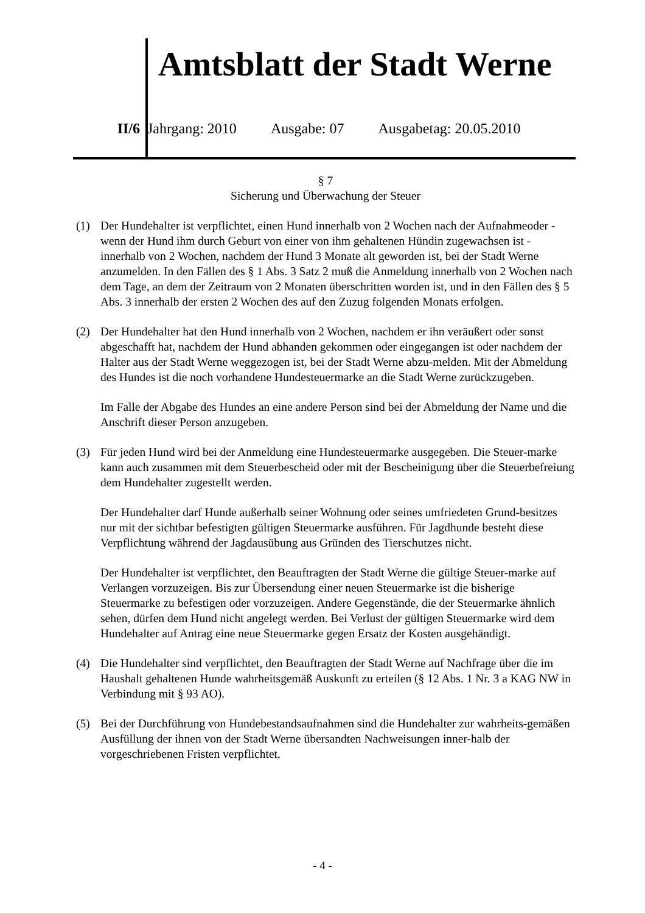Amtsblatt der Stadt Werne
II/6 Jahrgang: 2010 Ausgabe: 07 Ausgabetag: 20.05.2010
§ 7
Sicherung und Überwachung der Steuer
(1) Der Hundehalter ist verpflichtet, einen Hund innerhalb von 2 Wochen nach der Aufnahmeoder - wenn der Hund ihm durch Geburt von einer von ihm gehaltenen Hündin zugewachsen ist - innerhalb von 2 Wochen, nachdem der Hund 3 Monate alt geworden ist, bei der Stadt Werne anzumelden. In den Fällen des § 1 Abs. 3 Satz 2 muß die Anmeldung innerhalb von 2 Wochen nach dem Tage, an dem der Zeitraum von 2 Monaten überschritten worden ist, und in den Fällen des § 5 Abs. 3 innerhalb der ersten 2 Wochen des auf den Zuzug folgenden Monats erfolgen.
(2) Der Hundehalter hat den Hund innerhalb von 2 Wochen, nachdem er ihn veräußert oder sonst abgeschafft hat, nachdem der Hund abhanden gekommen oder eingegangen ist oder nachdem der Halter aus der Stadt Werne weggezogen ist, bei der Stadt Werne abzu-melden. Mit der Abmeldung des Hundes ist die noch vorhandene Hundesteuermarke an die Stadt Werne zurückzugeben.
Im Falle der Abgabe des Hundes an eine andere Person sind bei der Abmeldung der Name und die Anschrift dieser Person anzugeben.
(3) Für jeden Hund wird bei der Anmeldung eine Hundesteuermarke ausgegeben. Die Steuer-marke kann auch zusammen mit dem Steuerbescheid oder mit der Bescheinigung über die Steuerbefreiung dem Hundehalter zugestellt werden.
Der Hundehalter darf Hunde außerhalb seiner Wohnung oder seines umfriedeten Grund-besitzes nur mit der sichtbar befestigten gültigen Steuermarke ausführen. Für Jagdhunde besteht diese Verpflichtung während der Jagdausübung aus Gründen des Tierschutzes nicht.
Der Hundehalter ist verpflichtet, den Beauftragten der Stadt Werne die gültige Steuer-marke auf Verlangen vorzuzeigen. Bis zur Übersendung einer neuen Steuermarke ist die bisherige Steuermarke zu befestigen oder vorzuzeigen. Andere Gegenstände, die der Steuermarke ähnlich sehen, dürfen dem Hund nicht angelegt werden. Bei Verlust der gültigen Steuermarke wird dem Hundehalter auf Antrag eine neue Steuermarke gegen Ersatz der Kosten ausgehändigt.
(4) Die Hundehalter sind verpflichtet, den Beauftragten der Stadt Werne auf Nachfrage über die im Haushalt gehaltenen Hunde wahrheitsgemäß Auskunft zu erteilen (§ 12 Abs. 1 Nr. 3 a KAG NW in Verbindung mit § 93 AO).
(5) Bei der Durchführung von Hundebestandsaufnahmen sind die Hundehalter zur wahrheits-gemäßen Ausfüllung der ihnen von der Stadt Werne übersandten Nachweisungen inner-halb der vorgeschriebenen Fristen verpflichtet.
- 4 -